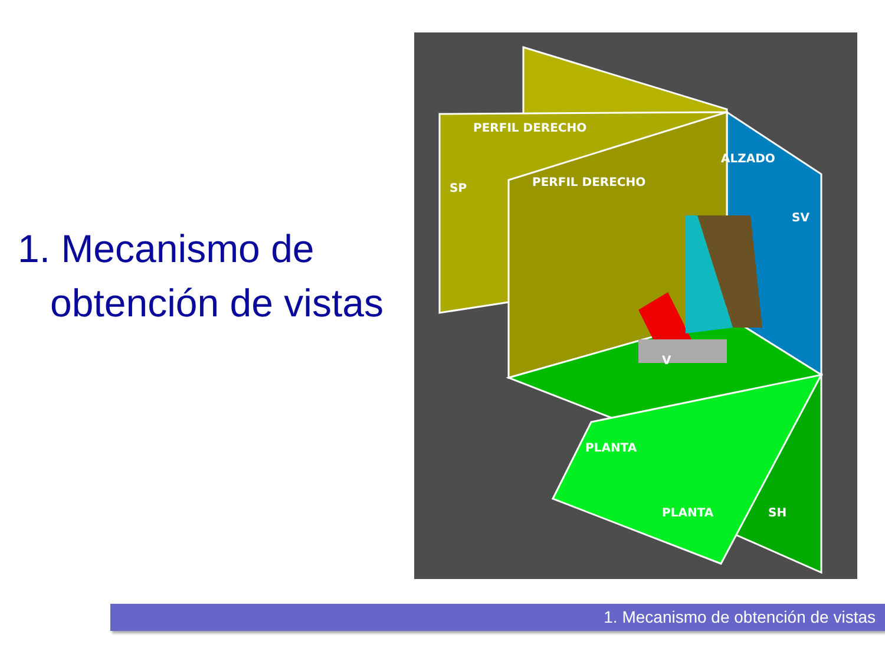1. Mecanismo de
obtención de vistas
PERFIL DERECHO
SP
ALZADO
SV
PERFIL DERECHO
PLANTA
PLANTA
SH
V
1. Mecanismo de obtención de vistas